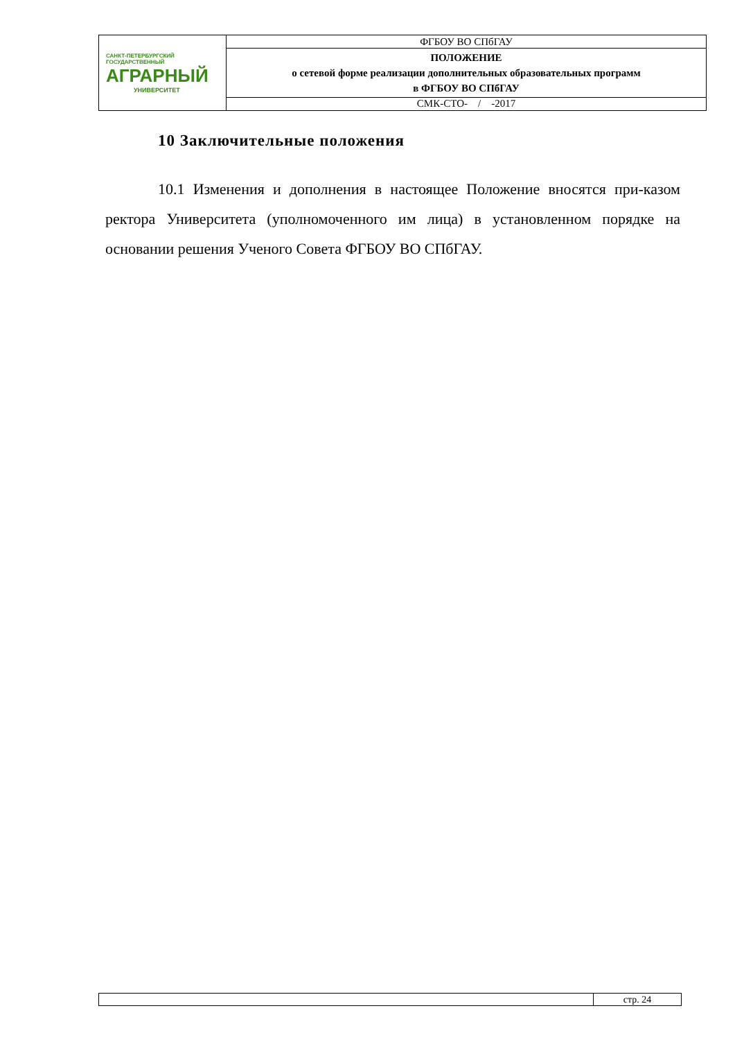| САНКТ-ПЕТЕРБУРГСКИЙ ГОСУДАРСТВЕННЫЙ АГРАРНЫЙ УНИВЕРСИТЕТ | ФГБОУ ВО СПбГАУ |
| | ПОЛОЖЕНИЕ о сетевой форме реализации дополнительных образовательных программ в ФГБОУ ВО СПбГАУ |
| | СМК-СТО- / -2017 |
10 Заключительные положения
10.1 Изменения и дополнения в настоящее Положение вносятся при-казом ректора Университета (уполномоченного им лица) в установленном порядке на основании решения Ученого Совета ФГБОУ ВО СПбГАУ.
| | стр. 24 |